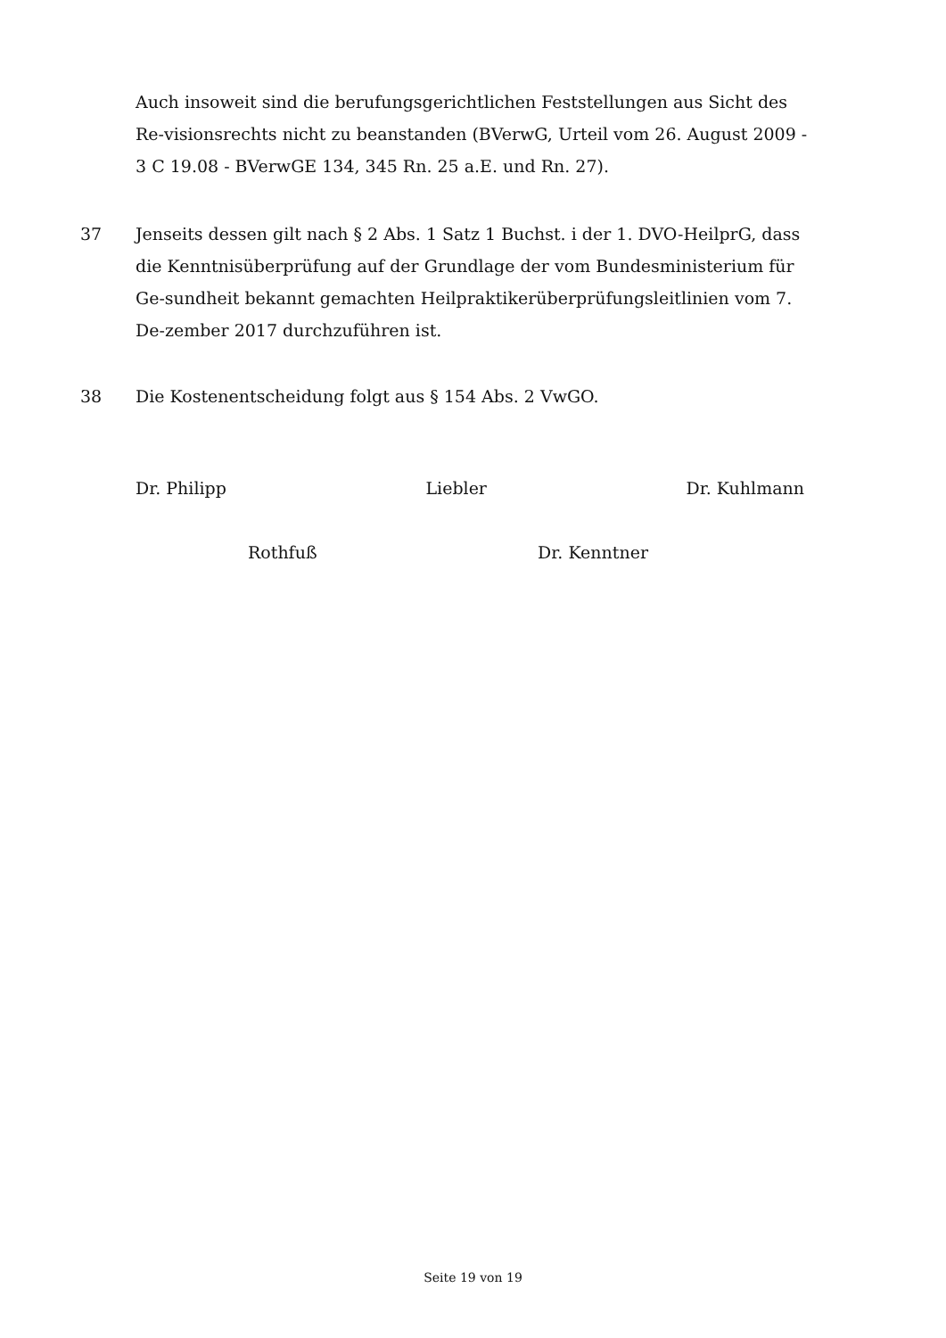Auch insoweit sind die berufungsgerichtlichen Feststellungen aus Sicht des Re-visionsrechts nicht zu beanstanden (BVerwG, Urteil vom 26. August 2009 - 3 C 19.08 - BVerwGE 134, 345 Rn. 25 a.E. und Rn. 27).
37 Jenseits dessen gilt nach § 2 Abs. 1 Satz 1 Buchst. i der 1. DVO-HeilprG, dass die Kenntnisüberprüfung auf der Grundlage der vom Bundesministerium für Ge-sundheit bekannt gemachten Heilpraktikerüberprüfungsleitlinien vom 7. De-zember 2017 durchzuführen ist.
38 Die Kostenentscheidung folgt aus § 154 Abs. 2 VwGO.
Dr. Philipp Liebler Dr. Kuhlmann
Rothfuß Dr. Kenntner
Seite 19 von 19